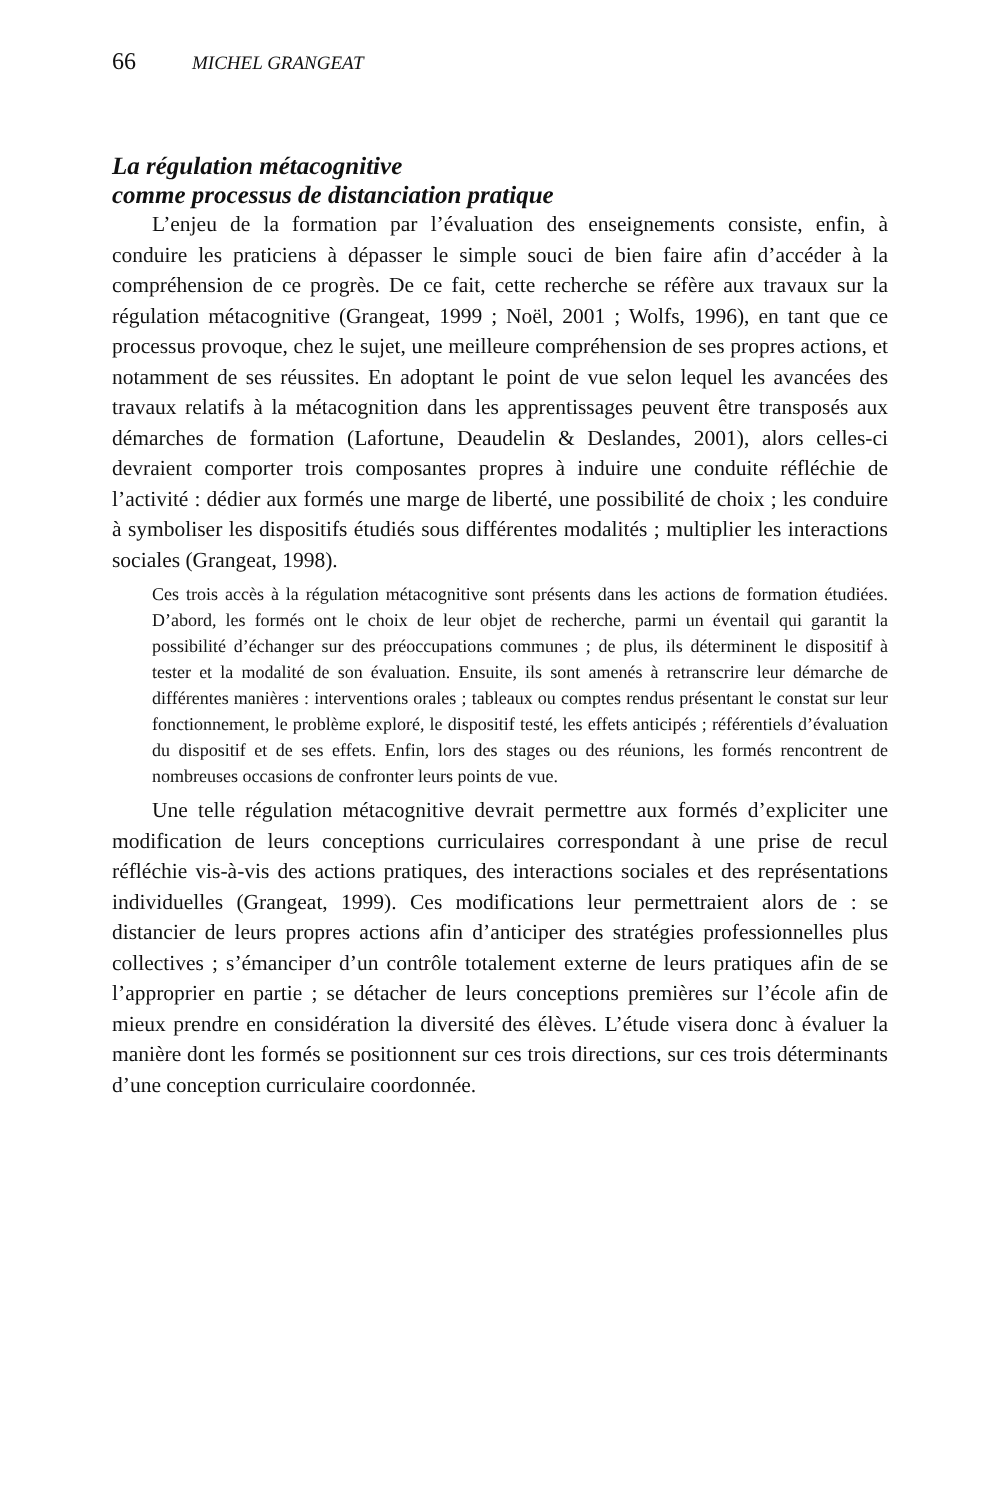66 MICHEL GRANGEAT
La régulation métacognitive
comme processus de distanciation pratique
L’enjeu de la formation par l’évaluation des enseignements consiste, enfin, à conduire les praticiens à dépasser le simple souci de bien faire afin d’accéder à la compréhension de ce progrès. De ce fait, cette recherche se réfère aux travaux sur la régulation métacognitive (Grangeat, 1999 ; Noël, 2001 ; Wolfs, 1996), en tant que ce processus provoque, chez le sujet, une meilleure compréhension de ses propres actions, et notamment de ses réussites. En adoptant le point de vue selon lequel les avancées des travaux relatifs à la métacognition dans les apprentissages peuvent être transposés aux démarches de formation (Lafortune, Deaudelin & Deslandes, 2001), alors celles-ci devraient comporter trois composantes propres à induire une conduite réfléchie de l’activité : dédier aux formés une marge de liberté, une possibilité de choix ; les conduire à symboliser les dispositifs étudiés sous différentes modalités ; multiplier les interactions sociales (Grangeat, 1998).
Ces trois accès à la régulation métacognitive sont présents dans les actions de formation étudiées. D’abord, les formés ont le choix de leur objet de recherche, parmi un éventail qui garantit la possibilité d’échanger sur des préoccupations communes ; de plus, ils déterminent le dispositif à tester et la modalité de son évaluation. Ensuite, ils sont amenés à retranscrire leur démarche de différentes manières : interventions orales ; tableaux ou comptes rendus présentant le constat sur leur fonctionnement, le problème exploré, le dispositif testé, les effets anticipés ; référentiels d’évaluation du dispositif et de ses effets. Enfin, lors des stages ou des réunions, les formés rencontrent de nombreuses occasions de confronter leurs points de vue.
Une telle régulation métacognitive devrait permettre aux formés d’expliciter une modification de leurs conceptions curriculaires correspondant à une prise de recul réfléchie vis-à-vis des actions pratiques, des interactions sociales et des représentations individuelles (Grangeat, 1999). Ces modifications leur permettraient alors de : se distancier de leurs propres actions afin d’anticiper des stratégies professionnelles plus collectives ; s’émanciper d’un contrôle totalement externe de leurs pratiques afin de se l’approprier en partie ; se détacher de leurs conceptions premières sur l’école afin de mieux prendre en considération la diversité des élèves. L’étude visera donc à évaluer la manière dont les formés se positionnent sur ces trois directions, sur ces trois déterminants d’une conception curriculaire coordonnée.